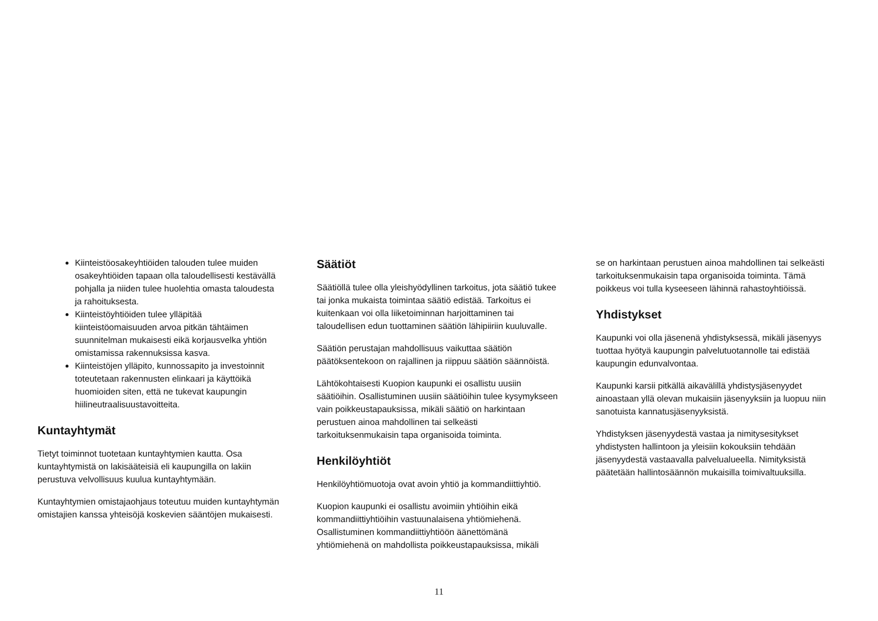Kiinteistöosakeyhtiöiden talouden tulee muiden osakeyhtiöiden tapaan olla taloudellisesti kestävällä pohjalla ja niiden tulee huolehtia omasta taloudesta ja rahoituksesta.
Kiinteistöyhtiöiden tulee ylläpitää kiinteistöomaisuuden arvoa pitkän tähtäimen suunnitelman mukaisesti eikä korjausvelka yhtiön omistamissa rakennuksissa kasva.
Kiinteistöjen ylläpito, kunnossapito ja investoinnit toteutetaan rakennusten elinkaari ja käyttöikä huomioiden siten, että ne tukevat kaupungin hiilineutraalisuustavoitteita.
Kuntayhtymät
Tietyt toiminnot tuotetaan kuntayhtymien kautta. Osa kuntayhtymistä on lakisääteisiä eli kaupungilla on lakiin perustuva velvollisuus kuulua kuntayhtymään.
Kuntayhtymien omistajaohjaus toteutuu muiden kuntayhtymän omistajien kanssa yhteisöjä koskevien sääntöjen mukaisesti.
Säätiöt
Säätiöllä tulee olla yleishyödyllinen tarkoitus, jota säätiö tukee tai jonka mukaista toimintaa säätiö edistää. Tarkoitus ei kuitenkaan voi olla liiketoiminnan harjoittaminen tai taloudellisen edun tuottaminen säätiön lähipiiriin kuuluvalle.
Säätiön perustajan mahdollisuus vaikuttaa säätiön päätöksentekoon on rajallinen ja riippuu säätiön säännöistä.
Lähtökohtaisesti Kuopion kaupunki ei osallistu uusiin säätiöihin. Osallistuminen uusiin säätiöihin tulee kysymykseen vain poikkeustapauksissa, mikäli säätiö on harkintaan perustuen ainoa mahdollinen tai selkeästi tarkoituksenmukaisin tapa organisoida toiminta.
Henkilöyhtiöt
Henkilöyhtiömuotoja ovat avoin yhtiö ja kommandiittiyhtiö.
Kuopion kaupunki ei osallistu avoimiin yhtiöihin eikä kommandiittiyhtiöihin vastuunalaisena yhtiömiehenä. Osallistuminen kommandiittiyhtiöön äänettömänä yhtiömiehenä on mahdollista poikkeustapauksissa, mikäli
se on harkintaan perustuen ainoa mahdollinen tai selkeästi tarkoituksenmukaisin tapa organisoida toiminta. Tämä poikkeus voi tulla kyseeseen lähinnä rahastoyhtiöissä.
Yhdistykset
Kaupunki voi olla jäsenenä yhdistyksessä, mikäli jäsenyys tuottaa hyötyä kaupungin palvelutuotannolle tai edistää kaupungin edunvalvontaa.
Kaupunki karsii pitkällä aikavälillä yhdistysjäsenyydet ainoastaan yllä olevan mukaisiin jäsenyyksiin ja luopuu niin sanotuista kannatusjäsenyyksistä.
Yhdistyksen jäsenyydestä vastaa ja nimitysesitykset yhdistysten hallintoon ja yleisiin kokouksiin tehdään jäsenyydestä vastaavalla palvelualueella. Nimityksistä päätetään hallintosäännön mukaisilla toimivaltuuksilla.
11